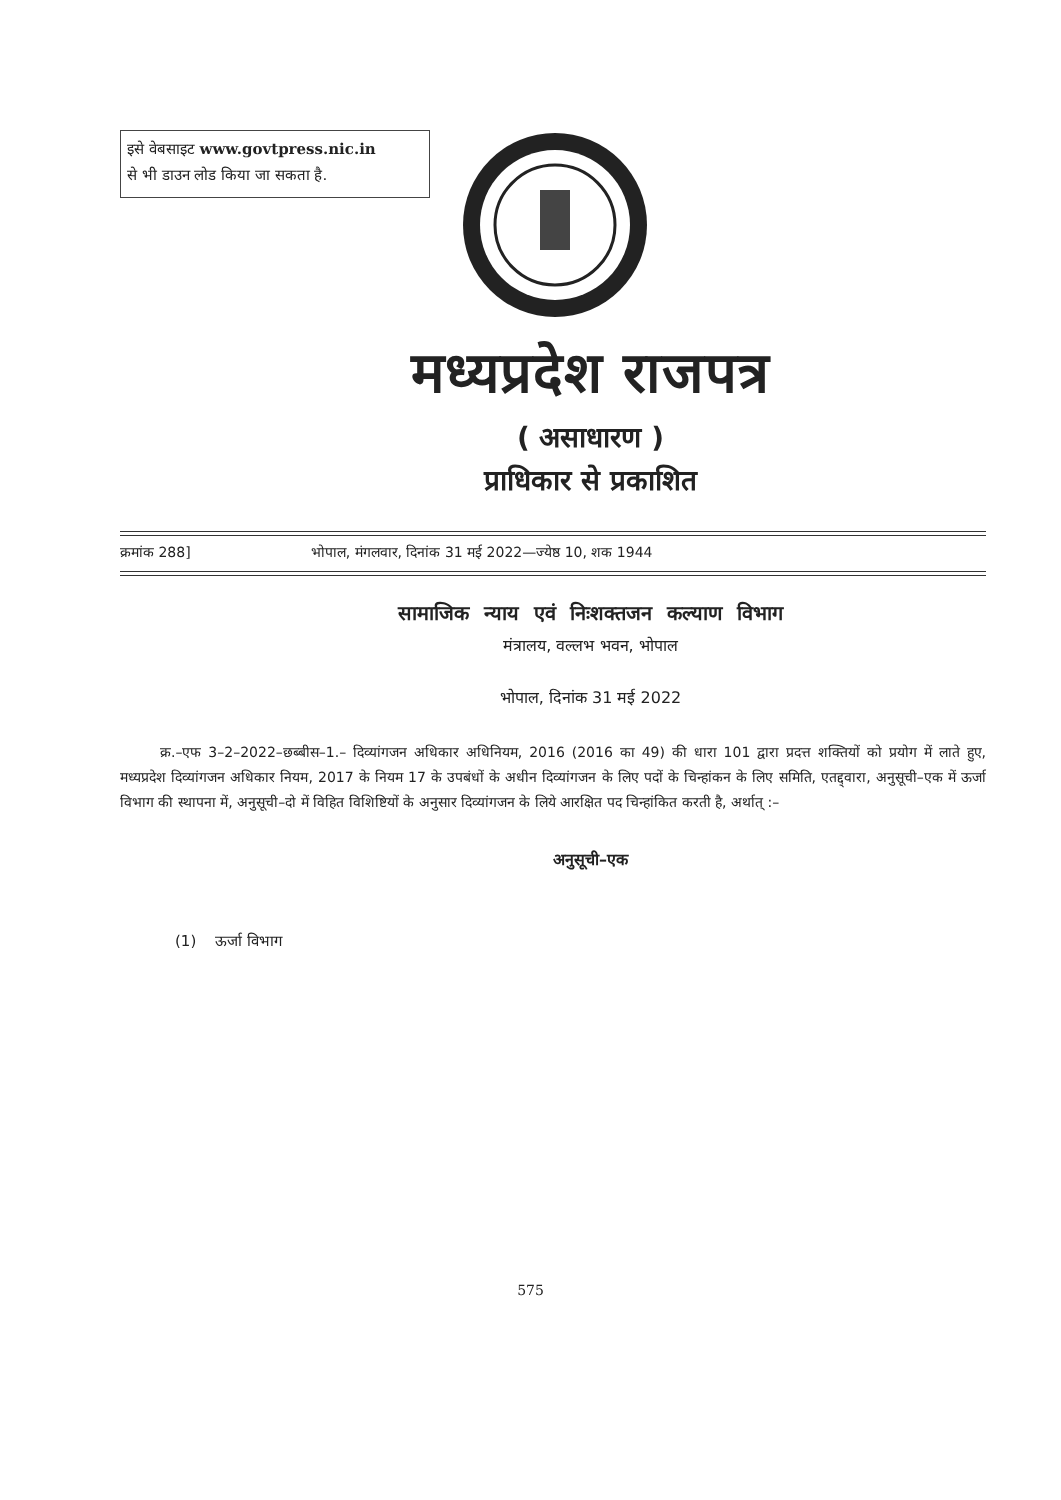इसे वेबसाइट www.govtpress.nic.in
से भी डाउन लोड किया जा सकता है.
मध्यप्रदेश राजपत्र
( असाधारण )
प्राधिकार से प्रकाशित
क्रमांक 288] भोपाल, मंगलवार, दिनांक 31 मई 2022—ज्येष्ठ 10, शक 1944
सामाजिक न्याय एवं निःशक्तजन कल्याण विभाग
मंत्रालय, वल्लभ भवन, भोपाल
भोपाल, दिनांक 31 मई 2022
क्र.–एफ 3–2–2022–छब्बीस–1.– दिव्यांगजन अधिकार अधिनियम, 2016 (2016 का 49) की धारा 101 द्वारा प्रदत्त शक्तियों को प्रयोग में लाते हुए, मध्यप्रदेश दिव्यांगजन अधिकार नियम, 2017 के नियम 17 के उपबंधों के अधीन दिव्यांगजन के लिए पदों के चिन्हांकन के लिए समिति, एतद्द्वारा, अनुसूची–एक में ऊर्जा विभाग की स्थापना में, अनुसूची–दो में विहित विशिष्टियों के अनुसार दिव्यांगजन के लिये आरक्षित पद चिन्हांकित करती है, अर्थात् :–
अनुसूची–एक
(1) ऊर्जा विभाग
575